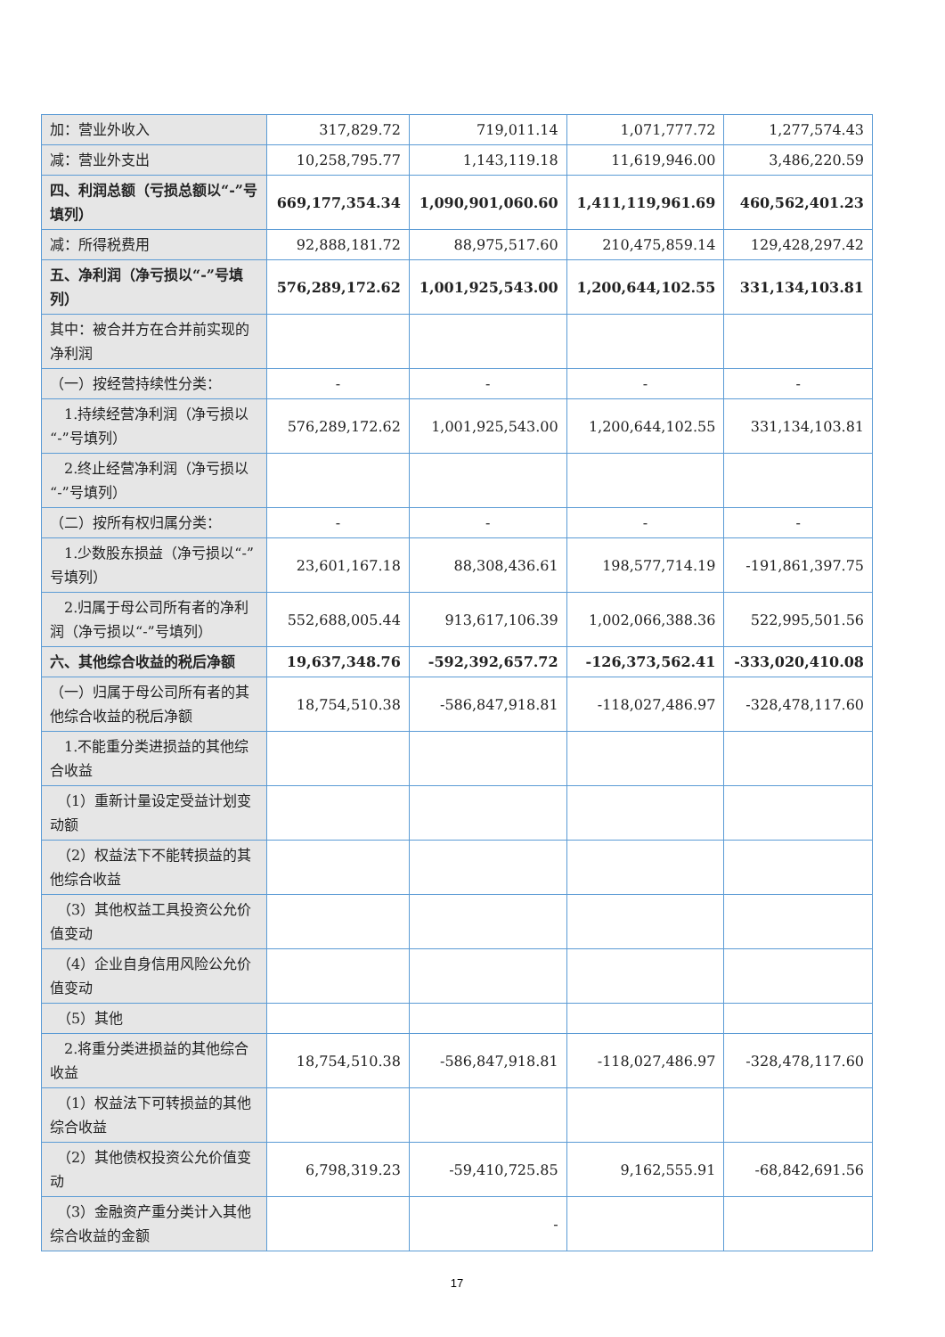| 加：营业外收入 | 317,829.72 | 719,011.14 | 1,071,777.72 | 1,277,574.43 |
| 减：营业外支出 | 10,258,795.77 | 1,143,119.18 | 11,619,946.00 | 3,486,220.59 |
| 四、利润总额（亏损总额以“-”号填列） | 669,177,354.34 | 1,090,901,060.60 | 1,411,119,961.69 | 460,562,401.23 |
| 减：所得税费用 | 92,888,181.72 | 88,975,517.60 | 210,475,859.14 | 129,428,297.42 |
| 五、净利润（净亏损以“-”号填列） | 576,289,172.62 | 1,001,925,543.00 | 1,200,644,102.55 | 331,134,103.81 |
| 其中：被合并方在合并前实现的净利润 | | | | |
| （一）按经营持续性分类： | - | - | - | - |
| 1.持续经营净利润（净亏损以“-”号填列） | 576,289,172.62 | 1,001,925,543.00 | 1,200,644,102.55 | 331,134,103.81 |
| 2.终止经营净利润（净亏损以“-”号填列） | | | | |
| （二）按所有权归属分类： | - | - | - | - |
| 1.少数股东损益（净亏损以“-”号填列） | 23,601,167.18 | 88,308,436.61 | 198,577,714.19 | -191,861,397.75 |
| 2.归属于母公司所有者的净利润（净亏损以“-”号填列） | 552,688,005.44 | 913,617,106.39 | 1,002,066,388.36 | 522,995,501.56 |
| 六、其他综合收益的税后净额 | 19,637,348.76 | -592,392,657.72 | -126,373,562.41 | -333,020,410.08 |
| （一）归属于母公司所有者的其他综合收益的税后净额 | 18,754,510.38 | -586,847,918.81 | -118,027,486.97 | -328,478,117.60 |
| 1.不能重分类进损益的其他综合收益 | | | | |
| （1）重新计量设定受益计划变动额 | | | | |
| （2）权益法下不能转损益的其他综合收益 | | | | |
| （3）其他权益工具投资公允价值变动 | | | | |
| （4）企业自身信用风险公允价值变动 | | | | |
| （5）其他 | | | | |
| 2.将重分类进损益的其他综合收益 | 18,754,510.38 | -586,847,918.81 | -118,027,486.97 | -328,478,117.60 |
| （1）权益法下可转损益的其他综合收益 | | | | |
| （2）其他债权投资公允价值变动 | 6,798,319.23 | -59,410,725.85 | 9,162,555.91 | -68,842,691.56 |
| （3）金融资产重分类计入其他综合收益的金额 | | - | | |
17